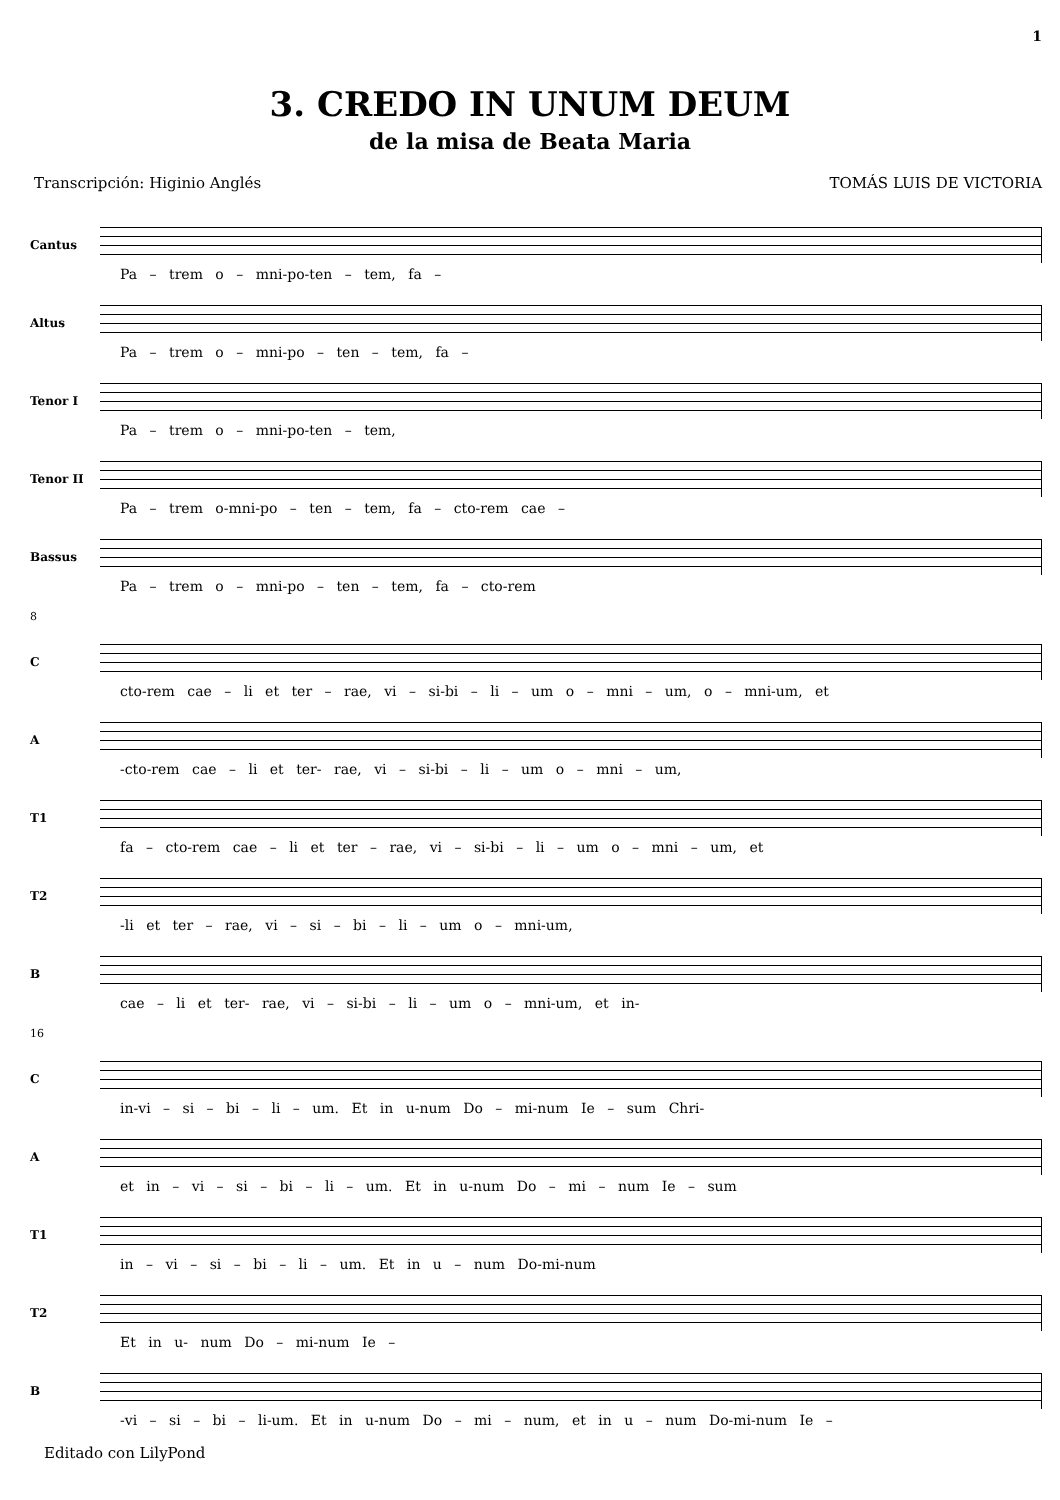1
3. CREDO IN UNUM DEUM
de la misa de Beata Maria
Transcripción: Higinio Anglés TOMÁS LUIS DE VICTORIA
Cantus
Pa – trem o – mni-po-ten – tem, fa –
Altus
Pa – trem o – mni-po – ten – tem, fa –
Tenor I
Pa – trem o – mni-po-ten – tem,
Tenor II
Pa – trem o-mni-po – ten – tem, fa – cto-rem cae –
Bassus
Pa – trem o – mni-po – ten – tem, fa – cto-rem
8
C
cto-rem cae – li et ter – rae, vi – si-bi – li – um o – mni – um, o – mni-um, et
A
-cto-rem cae – li et ter- rae, vi – si-bi – li – um o – mni – um,
T1
fa – cto-rem cae – li et ter – rae, vi – si-bi – li – um o – mni – um, et
T2
-li et ter – rae, vi – si – bi – li – um o – mni-um,
B
cae – li et ter- rae, vi – si-bi – li – um o – mni-um, et in-
16
C
in-vi – si – bi – li – um. Et in u-num Do – mi-num Ie – sum Chri-
A
et in – vi – si – bi – li – um. Et in u-num Do – mi – num Ie – sum
T1
in – vi – si – bi – li – um. Et in u – num Do-mi-num
T2
Et in u- num Do – mi-num Ie –
B
-vi – si – bi – li-um. Et in u-num Do – mi – num, et in u – num Do-mi-num Ie –
Editado con LilyPond